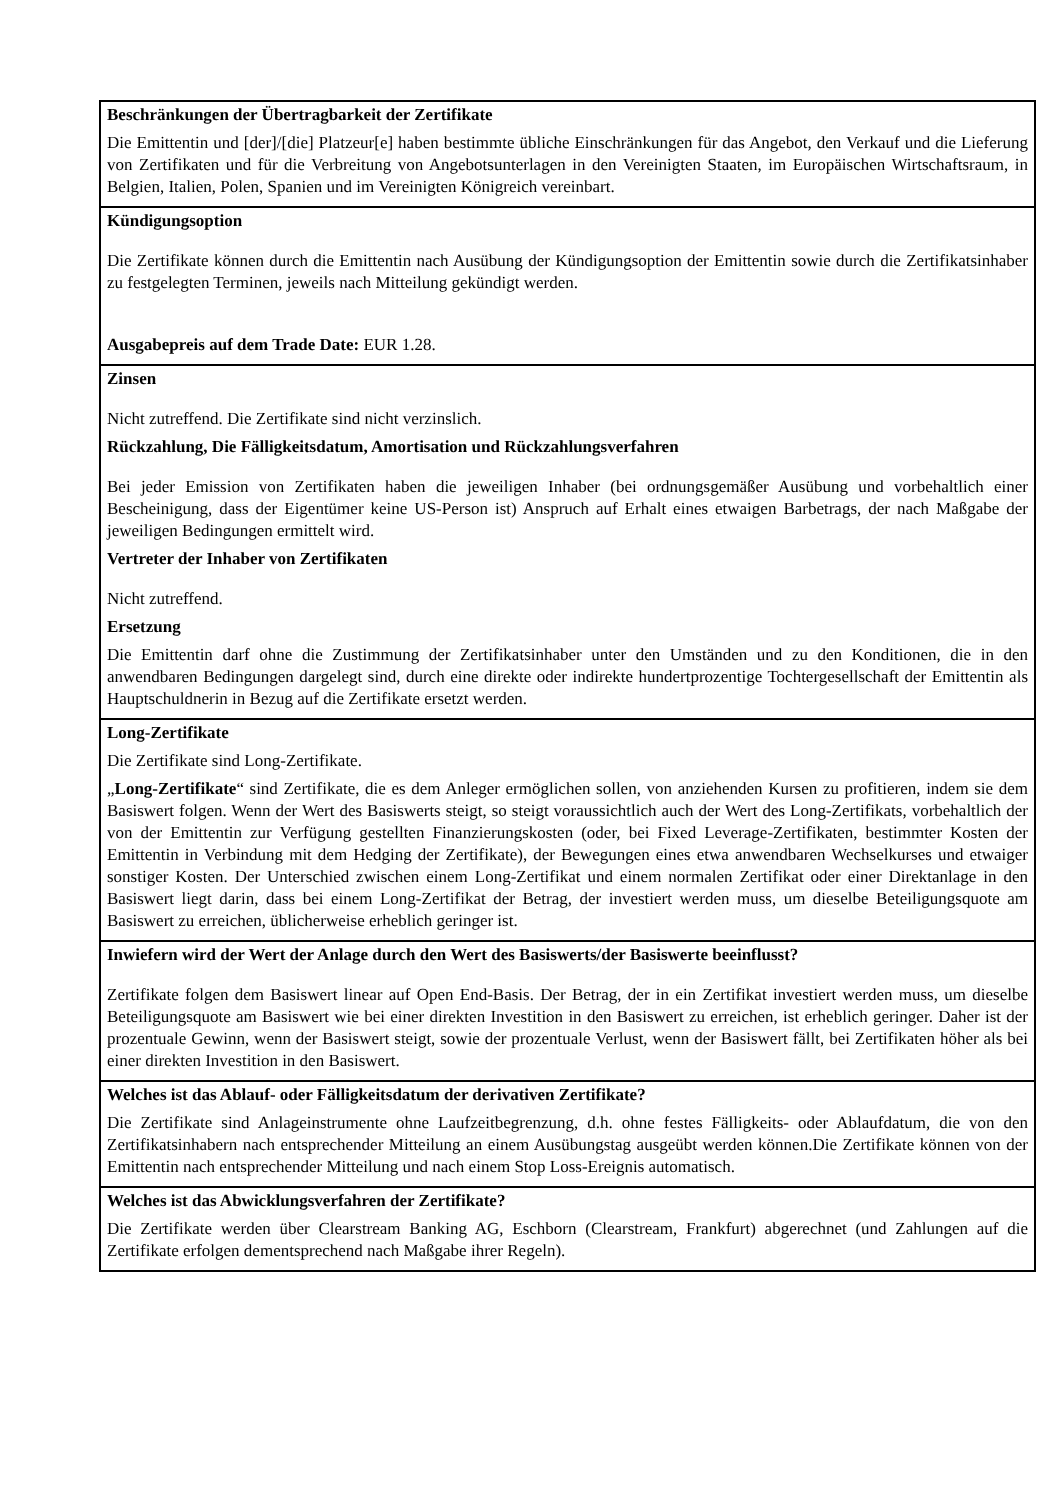| Beschränkungen der Übertragbarkeit der Zertifikate Die Emittentin und [der]/[die] Platzeur[e] haben bestimmte übliche Einschränkungen für das Angebot, den Verkauf und die Lieferung von Zertifikaten und für die Verbreitung von Angebotsunterlagen in den Vereinigten Staaten, im Europäischen Wirtschaftsraum, in Belgien, Italien, Polen, Spanien und im Vereinigten Königreich vereinbart. |
| Kündigungsoption Die Zertifikate können durch die Emittentin nach Ausübung der Kündigungsoption der Emittentin sowie durch die Zertifikatsinhaber zu festgelegten Terminen, jeweils nach Mitteilung gekündigt werden. Ausgabepreis auf dem Trade Date: EUR 1.28. |
| Zinsen Nicht zutreffend. Die Zertifikate sind nicht verzinslich. Rückzahlung, Die Fälligkeitsdatum, Amortisation und Rückzahlungsverfahren Bei jeder Emission von Zertifikaten haben die jeweiligen Inhaber (bei ordnungsgemäßer Ausübung und vorbehaltlich einer Bescheinigung, dass der Eigentümer keine US-Person ist) Anspruch auf Erhalt eines etwaigen Barbetrags, der nach Maßgabe der jeweiligen Bedingungen ermittelt wird. Vertreter der Inhaber von Zertifikaten Nicht zutreffend. Ersetzung Die Emittentin darf ohne die Zustimmung der Zertifikatsinhaber unter den Umständen und zu den Konditionen, die in den anwendbaren Bedingungen dargelegt sind, durch eine direkte oder indirekte hundertprozentige Tochtergesellschaft der Emittentin als Hauptschuldnerin in Bezug auf die Zertifikate ersetzt werden. |
| Long-Zertifikate Die Zertifikate sind Long-Zertifikate. „ Long-Zertifikate “ sind Zertifikate, die es dem Anleger ermöglichen sollen, von anziehenden Kursen zu profitieren, indem sie dem Basiswert folgen. Wenn der Wert des Basiswerts steigt, so steigt voraussichtlich auch der Wert des Long-Zertifikats, vorbehaltlich der von der Emittentin zur Verfügung gestellten Finanzierungskosten (oder, bei Fixed Leverage-Zertifikaten, bestimmter Kosten der Emittentin in Verbindung mit dem Hedging der Zertifikate), der Bewegungen eines etwa anwendbaren Wechselkurses und etwaiger sonstiger Kosten. Der Unterschied zwischen einem Long-Zertifikat und einem normalen Zertifikat oder einer Direktanlage in den Basiswert liegt darin, dass bei einem Long-Zertifikat der Betrag, der investiert werden muss, um dieselbe Beteiligungsquote am Basiswert zu erreichen, üblicherweise erheblich geringer ist. |
| Inwiefern wird der Wert der Anlage durch den Wert des Basiswerts/der Basiswerte beeinflusst? Zertifikate folgen dem Basiswert linear auf Open End-Basis. Der Betrag, der in ein Zertifikat investiert werden muss, um dieselbe Beteiligungsquote am Basiswert wie bei einer direkten Investition in den Basiswert zu erreichen, ist erheblich geringer. Daher ist der prozentuale Gewinn, wenn der Basiswert steigt, sowie der prozentuale Verlust, wenn der Basiswert fällt, bei Zertifikaten höher als bei einer direkten Investition in den Basiswert. |
| Welches ist das Ablauf- oder Fälligkeitsdatum der derivativen Zertifikate? Die Zertifikate sind Anlageinstrumente ohne Laufzeitbegrenzung, d.h. ohne festes Fälligkeits- oder Ablaufdatum, die von den Zertifikatsinhabern nach entsprechender Mitteilung an einem Ausübungstag ausgeübt werden können.Die Zertifikate können von der Emittentin nach entsprechender Mitteilung und nach einem Stop Loss-Ereignis automatisch. |
| Welches ist das Abwicklungsverfahren der Zertifikate? Die Zertifikate werden über Clearstream Banking AG, Eschborn (Clearstream, Frankfurt) abgerechnet (und Zahlungen auf die Zertifikate erfolgen dementsprechend nach Maßgabe ihrer Regeln). |